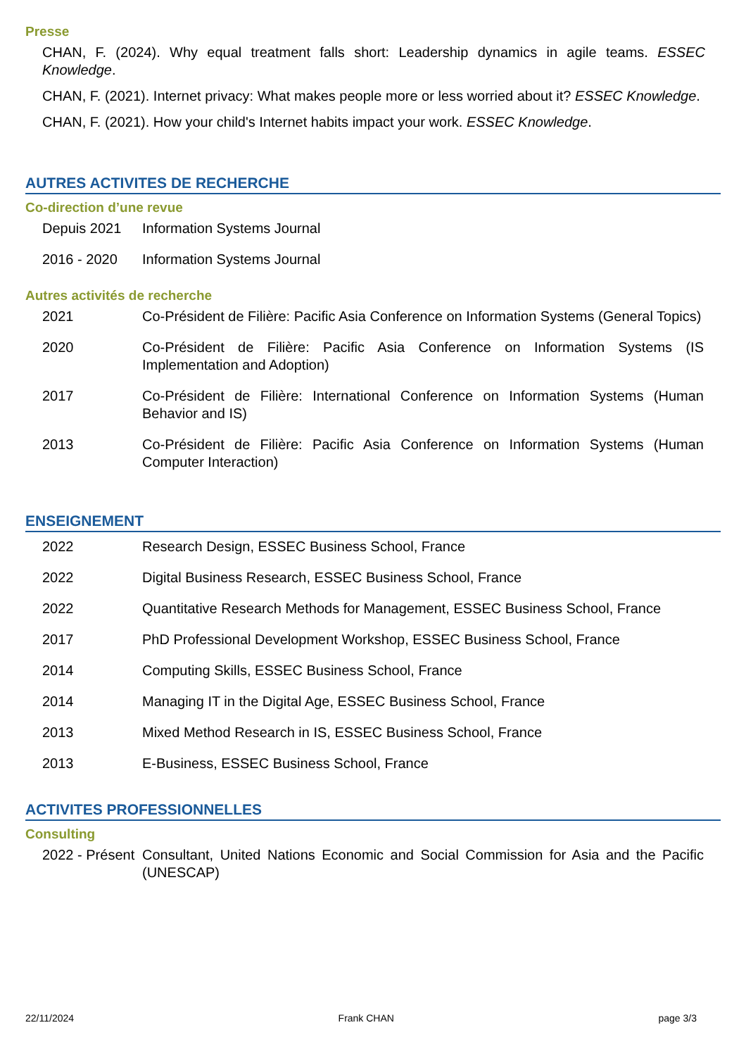Presse
CHAN, F. (2024). Why equal treatment falls short: Leadership dynamics in agile teams. ESSEC Knowledge.
CHAN, F. (2021). Internet privacy: What makes people more or less worried about it? ESSEC Knowledge.
CHAN, F. (2021). How your child's Internet habits impact your work. ESSEC Knowledge.
AUTRES ACTIVITES DE RECHERCHE
Co-direction d’une revue
Depuis 2021 Information Systems Journal
2016 - 2020 Information Systems Journal
Autres activités de recherche
2021 Co-Président de Filière: Pacific Asia Conference on Information Systems (General Topics)
2020 Co-Président de Filière: Pacific Asia Conference on Information Systems (IS Implementation and Adoption)
2017 Co-Président de Filière: International Conference on Information Systems (Human Behavior and IS)
2013 Co-Président de Filière: Pacific Asia Conference on Information Systems (Human Computer Interaction)
ENSEIGNEMENT
2022 Research Design, ESSEC Business School, France
2022 Digital Business Research, ESSEC Business School, France
2022 Quantitative Research Methods for Management, ESSEC Business School, France
2017 PhD Professional Development Workshop, ESSEC Business School, France
2014 Computing Skills, ESSEC Business School, France
2014 Managing IT in the Digital Age, ESSEC Business School, France
2013 Mixed Method Research in IS, ESSEC Business School, France
2013 E-Business, ESSEC Business School, France
ACTIVITES PROFESSIONNELLES
Consulting
2022 - Présent
Consultant, United Nations Economic and Social Commission for Asia and the Pacific (UNESCAP)
22/11/2024 Frank CHAN page 3/3